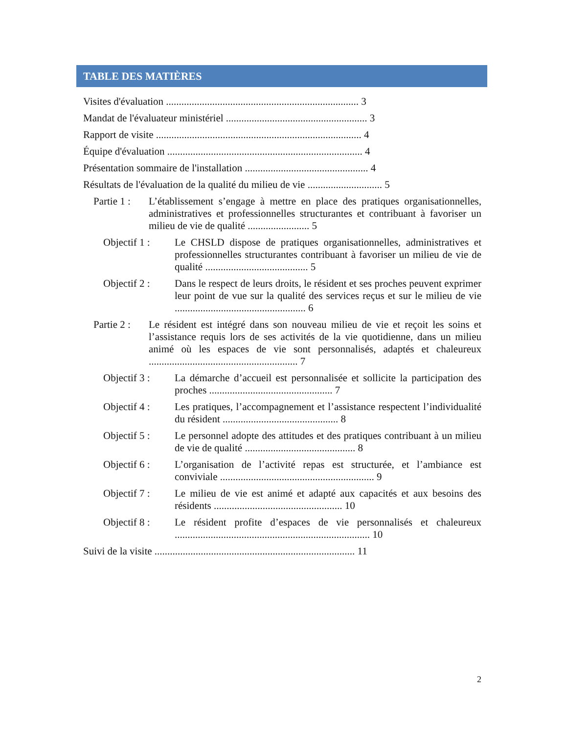TABLE DES MATIÈRES
Visites d'évaluation ........................................................................... 3
Mandat de l'évaluateur ministériel ....................................................... 3
Rapport de visite ................................................................................ 4
Équipe d'évaluation ............................................................................ 4
Présentation sommaire de l'installation ................................................ 4
Résultats de l'évaluation de la qualité du milieu de vie ............................. 5
Partie 1 : L’établissement s’engage à mettre en place des pratiques organisationnelles, administratives et professionnelles structurantes et contribuant à favoriser un milieu de vie de qualité ........................ 5
Objectif 1 : Le CHSLD dispose de pratiques organisationnelles, administratives et professionnelles structurantes contribuant à favoriser un milieu de vie de qualité ........................................ 5
Objectif 2 : Dans le respect de leurs droits, le résident et ses proches peuvent exprimer leur point de vue sur la qualité des services reçus et sur le milieu de vie ................................................... 6
Partie 2 : Le résident est intégré dans son nouveau milieu de vie et reçoit les soins et l’assistance requis lors de ses activités de la vie quotidienne, dans un milieu animé où les espaces de vie sont personnalisés, adaptés et chaleureux .......................................................... 7
Objectif 3 : La démarche d’accueil est personnalisée et sollicite la participation des proches ................................................ 7
Objectif 4 : Les pratiques, l’accompagnement et l’assistance respectent l’individualité du résident ............................................. 8
Objectif 5 : Le personnel adopte des attitudes et des pratiques contribuant à un milieu de vie de qualité ........................................... 8
Objectif 6 : L’organisation de l’activité repas est structurée, et l’ambiance est conviviale ............................................................ 9
Objectif 7 : Le milieu de vie est animé et adapté aux capacités et aux besoins des résidents .................................................. 10
Objectif 8 : Le résident profite d’espaces de vie personnalisés et chaleureux ............................................................................ 10
Suivi de la visite .............................................................................. 11
2